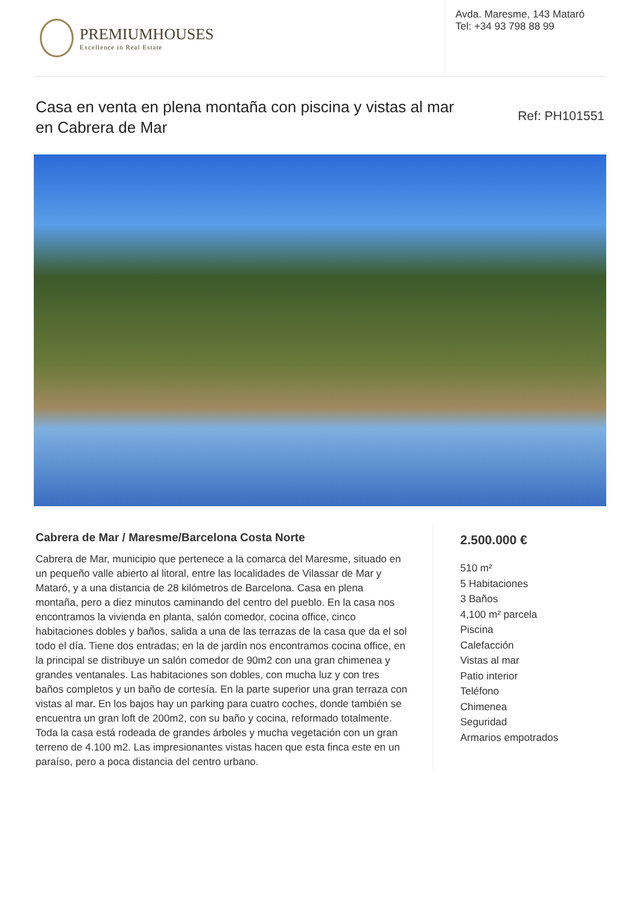PREMIUMHOUSES
Excellence in Real Estate
Avda. Maresme, 143 Mataró
Tel: +34 93 798 88 99
Casa en venta en plena montaña con piscina y vistas al mar en Cabrera de Mar
Ref: PH101551
Cabrera de Mar / Maresme/Barcelona Costa Norte
Cabrera de Mar, municipio que pertenece a la comarca del Maresme, situado en un pequeño valle abierto al litoral, entre las localidades de Vilassar de Mar y Mataró, y a una distancia de 28 kilómetros de Barcelona. Casa en plena montaña, pero a diez minutos caminando del centro del pueblo. En la casa nos encontramos la vivienda en planta, salón comedor, cocina office, cinco habitaciones dobles y baños, salida a una de las terrazas de la casa que da el sol todo el día. Tiene dos entradas; en la de jardín nos encontramos cocina office, en la principal se distribuye un salón comedor de 90m2 con una gran chimenea y grandes ventanales. Las habitaciones son dobles, con mucha luz y con tres baños completos y un baño de cortesía. En la parte superior una gran terraza con vistas al mar. En los bajos hay un parking para cuatro coches, donde también se encuentra un gran loft de 200m2, con su baño y cocina, reformado totalmente. Toda la casa está rodeada de grandes árboles y mucha vegetación con un gran terreno de 4.100 m2. Las impresionantes vistas hacen que esta finca este en un paraíso, pero a poca distancia del centro urbano.
2.500.000 €
510 m²
5 Habitaciones
3 Baños
4,100 m² parcela
Piscina
Calefacción
Vistas al mar
Patio interior
Teléfono
Chimenea
Seguridad
Armarios empotrados